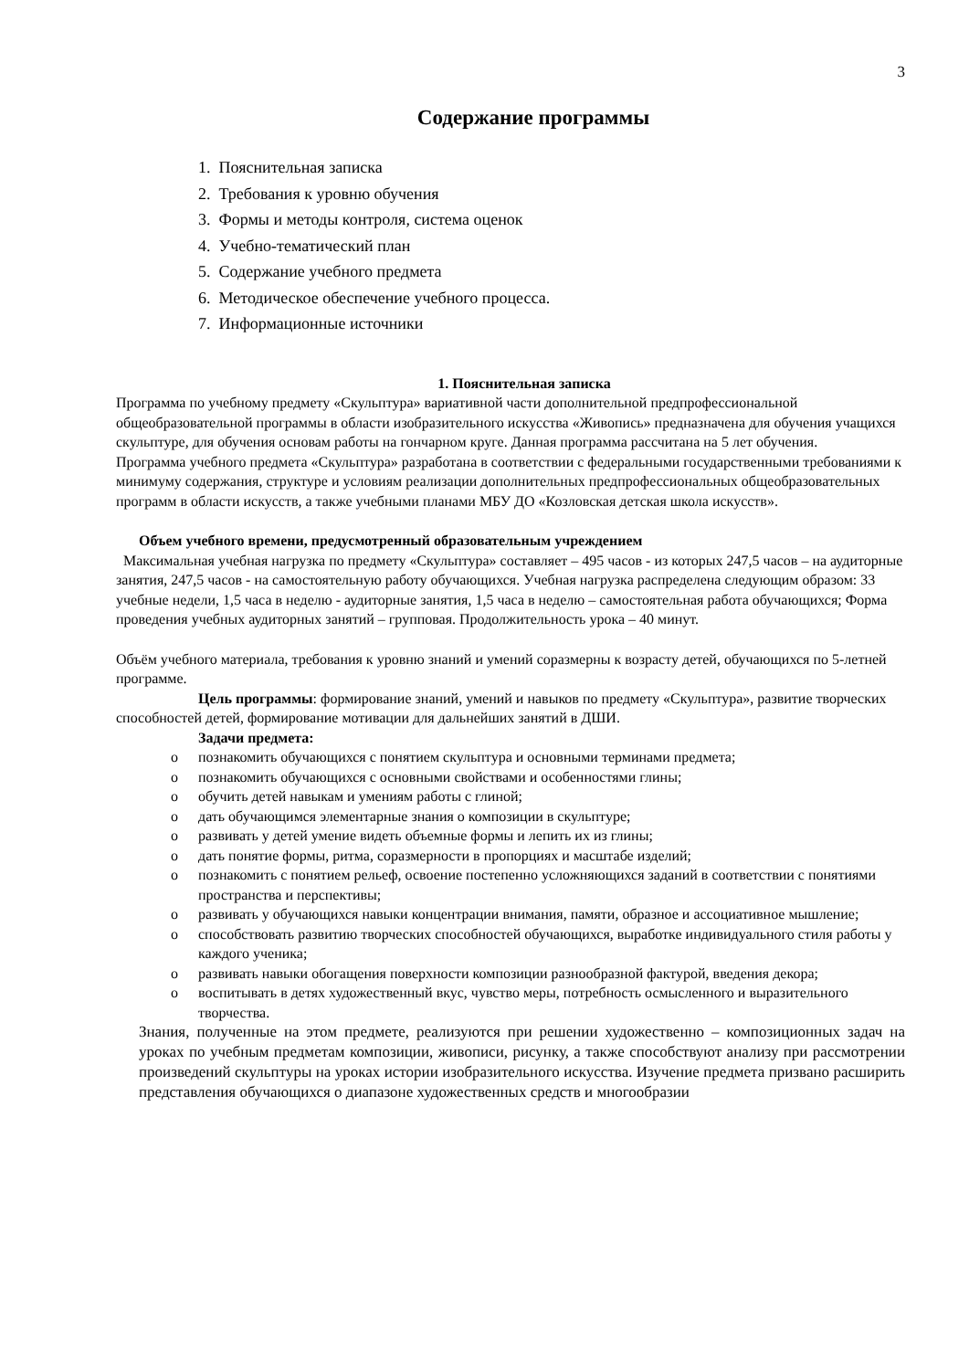3
Содержание программы
1. Пояснительная записка
2. Требования к уровню обучения
3. Формы и методы контроля, система оценок
4. Учебно-тематический план
5. Содержание учебного предмета
6. Методическое обеспечение учебного процесса.
7. Информационные источники
1. Пояснительная записка
Программа по учебному предмету «Скульптура» вариативной части дополнительной предпрофессиональной общеобразовательной программы в области изобразительного искусства «Живопись» предназначена для обучения учащихся скульптуре, для обучения основам работы на гончарном круге. Данная программа рассчитана на 5 лет обучения.
Программа учебного предмета «Скульптура» разработана в соответствии с федеральными государственными требованиями к минимуму содержания, структуре и условиям реализации дополнительных предпрофессиональных общеобразовательных программ в области искусств, а также учебными планами МБУ ДО «Козловская детская школа искусств».
Объем учебного времени, предусмотренный образовательным учреждением
Максимальная учебная нагрузка по предмету «Скульптура» составляет – 495 часов - из которых 247,5 часов – на аудиторные занятия, 247,5 часов - на самостоятельную работу обучающихся. Учебная нагрузка распределена следующим образом: 33 учебные недели, 1,5 часа в неделю - аудиторные занятия, 1,5 часа в неделю – самостоятельная работа обучающихся; Форма проведения учебных аудиторных занятий – групповая. Продолжительность урока – 40 минут.
Объём учебного материала, требования к уровню знаний и умений соразмерны к возрасту детей, обучающихся по 5-летней программе.
Цель программы: формирование знаний, умений и навыков по предмету «Скульптура», развитие творческих способностей детей, формирование мотивации для дальнейших занятий в ДШИ.
Задачи предмета:
o познакомить обучающихся с понятием скульптура и основными терминами предмета;
o познакомить обучающихся с основными свойствами и особенностями глины;
o обучить детей навыкам и умениям работы с глиной;
o дать обучающимся элементарные знания о композиции в скульптуре;
o развивать у детей умение видеть объемные формы и лепить их из глины;
o дать понятие формы, ритма, соразмерности в пропорциях и масштабе изделий;
o познакомить с понятием рельеф, освоение постепенно усложняющихся заданий в соответствии с понятиями пространства и перспективы;
o развивать у обучающихся навыки концентрации внимания, памяти, образное и ассоциативное мышление;
o способствовать развитию творческих способностей обучающихся, выработке индивидуального стиля работы у каждого ученика;
o развивать навыки обогащения поверхности композиции разнообразной фактурой, введения декора;
o воспитывать в детях художественный вкус, чувство меры, потребность осмысленного и выразительного творчества.
Знания, полученные на этом предмете, реализуются при решении художественно – композиционных задач на уроках по учебным предметам композиции, живописи, рисунку, а также способствуют анализу при рассмотрении произведений скульптуры на уроках истории изобразительного искусства. Изучение предмета призвано расширить представления обучающихся о диапазоне художественных средств и многообразии